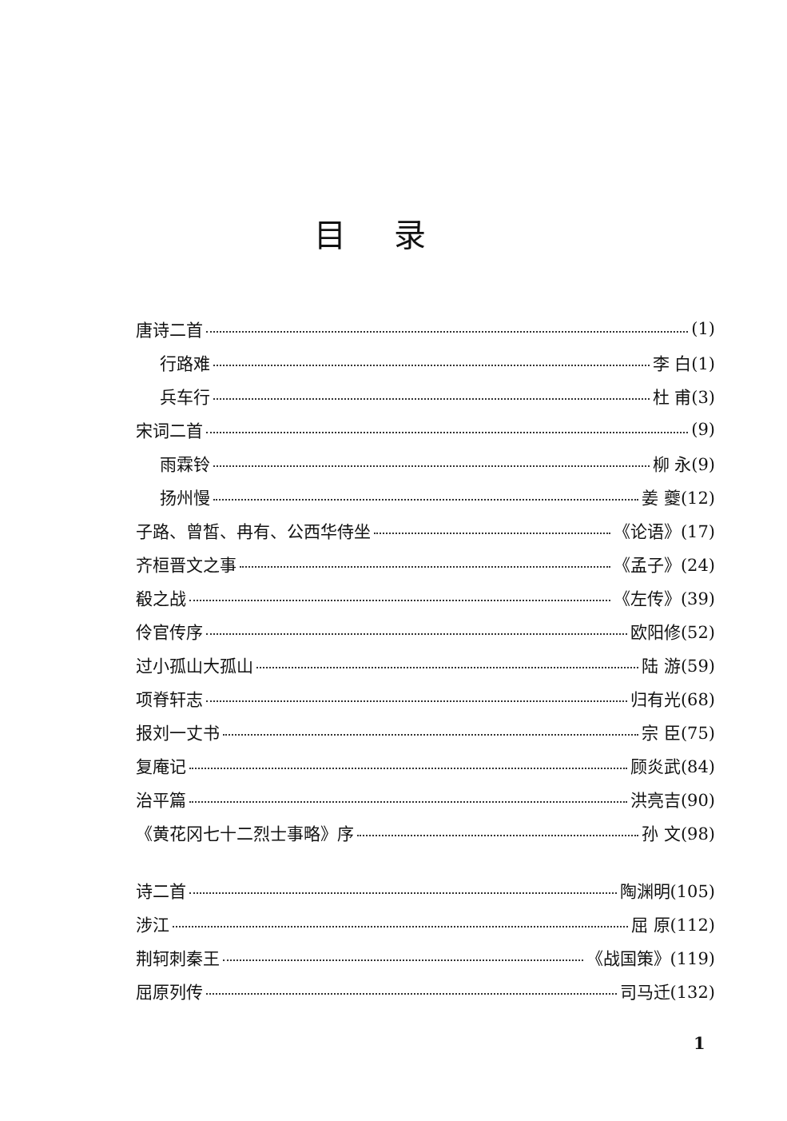目录
唐诗二首 (1)
行路难 李 白(1)
兵车行 杜 甫(3)
宋词二首 (9)
雨霖铃 柳 永(9)
扬州慢 姜 夔(12)
子路、曾皙、冉有、公西华侍坐 《论语》(17)
齐桓晋文之事 《孟子》(24)
殽之战 《左传》(39)
伶官传序 欧阳修(52)
过小孤山大孤山 陆 游(59)
项脊轩志 归有光(68)
报刘一丈书 宗 臣(75)
复庵记 顾炎武(84)
治平篇 洪亮吉(90)
《黄花冈七十二烈士事略》序 孙 文(98)
诗二首 陶渊明(105)
涉江 屈 原(112)
荆轲刺秦王 《战国策》(119)
屈原列传 司马迁(132)
1